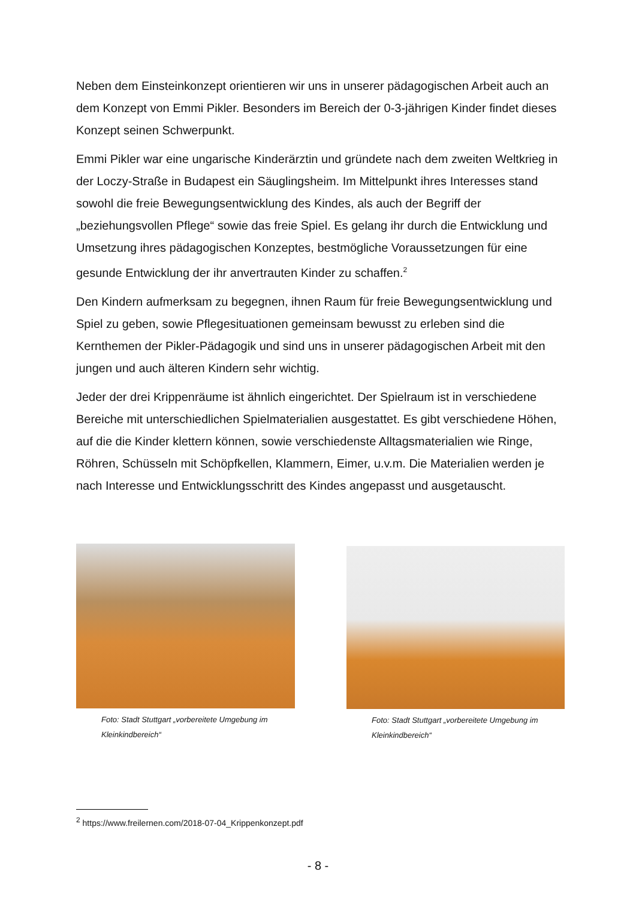Neben dem Einsteinkonzept orientieren wir uns in unserer pädagogischen Arbeit auch an dem Konzept von Emmi Pikler. Besonders im Bereich der 0-3-jährigen Kinder findet dieses Konzept seinen Schwerpunkt.
Emmi Pikler war eine ungarische Kinderärztin und gründete nach dem zweiten Weltkrieg in der Loczy-Straße in Budapest ein Säuglingsheim. Im Mittelpunkt ihres Interesses stand sowohl die freie Bewegungsentwicklung des Kindes, als auch der Begriff der „beziehungsvollen Pflege“ sowie das freie Spiel. Es gelang ihr durch die Entwicklung und Umsetzung ihres pädagogischen Konzeptes, bestmögliche Voraussetzungen für eine gesunde Entwicklung der ihr anvertrauten Kinder zu schaffen.<sup>2</sup>
Den Kindern aufmerksam zu begegnen, ihnen Raum für freie Bewegungsentwicklung und Spiel zu geben, sowie Pflegesituationen gemeinsam bewusst zu erleben sind die Kernthemen der Pikler-Pädagogik und sind uns in unserer pädagogischen Arbeit mit den jungen und auch älteren Kindern sehr wichtig.
Jeder der drei Krippenräume ist ähnlich eingerichtet. Der Spielraum ist in verschiedene Bereiche mit unterschiedlichen Spielmaterialien ausgestattet. Es gibt verschiedene Höhen, auf die die Kinder klettern können, sowie verschiedenste Alltagsmaterialien wie Ringe, Röhren, Schüsseln mit Schöpfkellen, Klammern, Eimer, u.v.m. Die Materialien werden je nach Interesse und Entwicklungsschritt des Kindes angepasst und ausgetauscht.
Foto: Stadt Stuttgart „vorbereitete Umgebung im Kleinkindbereich“
Foto: Stadt Stuttgart „vorbereitete Umgebung im Kleinkindbereich“
<sup>2</sup> https://www.freilernen.com/2018-07-04_Krippenkonzept.pdf
- 8 -